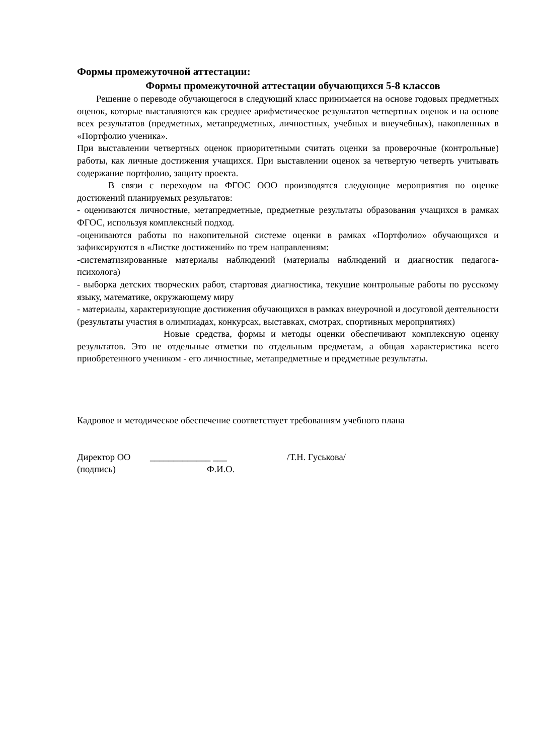Формы промежуточной аттестации:
Формы промежуточной аттестации обучающихся 5-8 классов
Решение о переводе обучающегося в следующий класс принимается на основе годовых предметных оценок, которые выставляются как среднее арифметическое результатов четвертных оценок и на основе всех результатов (предметных, метапредметных, личностных, учебных и внеучебных), накопленных в «Портфолио ученика».
При выставлении четвертных оценок приоритетными считать оценки за проверочные (контрольные) работы, как личные достижения учащихся. При выставлении оценок за четвертую четверть учитывать содержание портфолио, защиту проекта.
В связи с переходом на ФГОС ООО производятся следующие мероприятия по оценке достижений планируемых результатов:
- оцениваются личностные, метапредметные, предметные результаты образования учащихся в рамках ФГОС, используя комплексный подход.
-оцениваются работы по накопительной системе оценки в рамках «Портфолио» обучающихся и зафиксируются в «Листке достижений» по трем направлениям:
-систематизированные материалы наблюдений (материалы наблюдений и диагностик педагога- психолога)
- выборка детских творческих работ, стартовая диагностика, текущие контрольные работы по русскому языку, математике, окружающему миру
- материалы, характеризующие достижения обучающихся в рамках внеурочной и досуговой деятельности (результаты участия в олимпиадах, конкурсах, выставках, смотрах, спортивных мероприятиях)
Новые средства, формы и методы оценки обеспечивают комплексную оценку результатов. Это не отдельные отметки по отдельным предметам, а общая характеристика всего приобретенного учеником - его личностные, метапредметные и предметные результаты.
Кадровое и методическое обеспечение соответствует требованиям учебного плана
Директор ОО _____________ ___ /Т.Н. Гуськова/
(подпись) Ф.И.О.